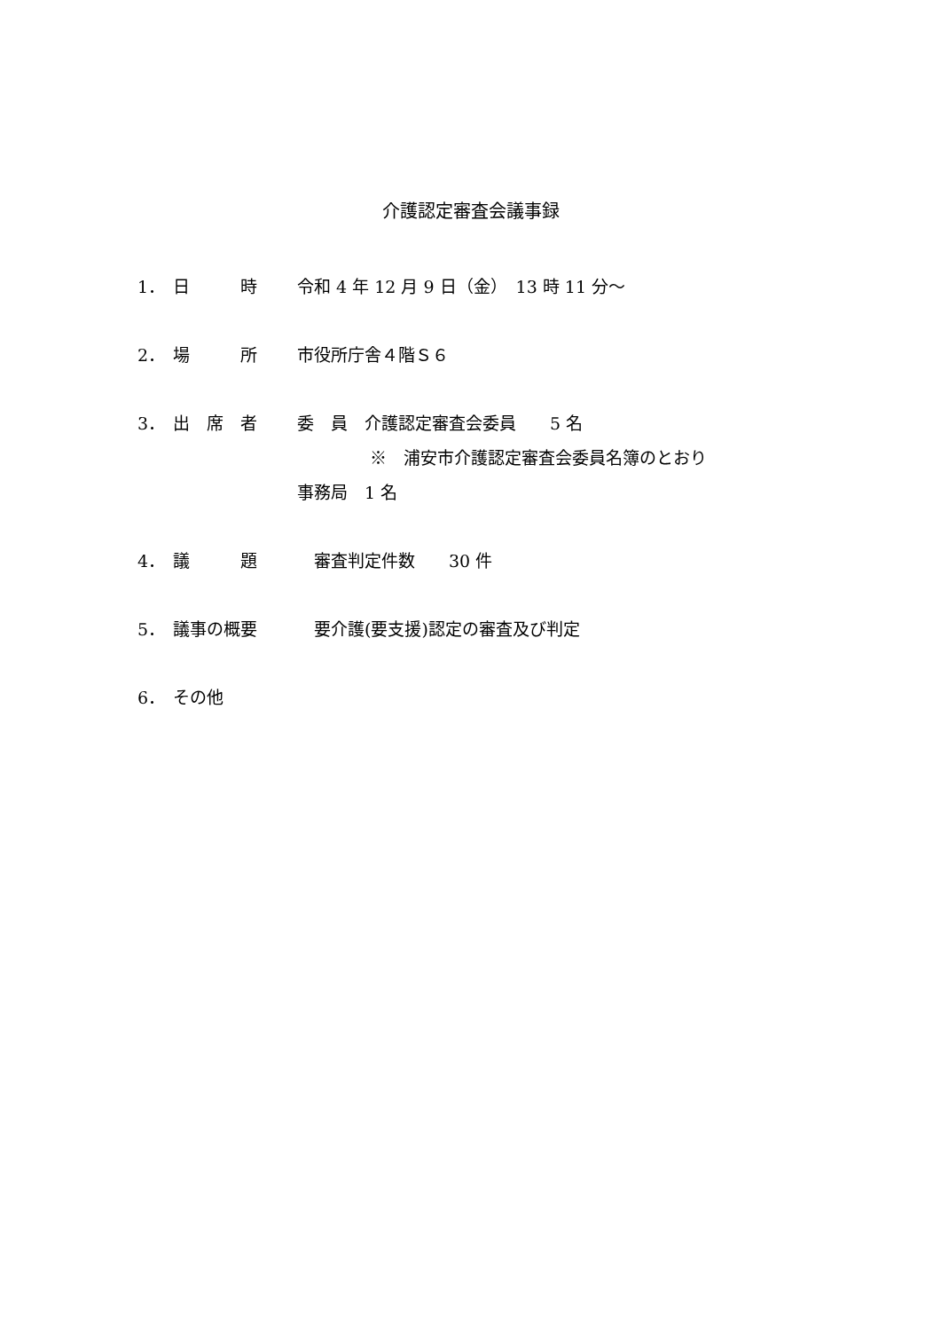介護認定審査会議事録
1． 日　　　時 令和 4 年 12 月 9 日（金）　13 時 11 分～
2． 場　　　所 市役所庁舎４階Ｓ６
3． 出　席　者 委　員　介護認定審査会委員　　5 名
※　浦安市介護認定審査会委員名簿のとおり
事務局　1 名
4． 議　　　題　審査判定件数　　30 件
5． 議事の概要　要介護(要支援)認定の審査及び判定
6． その他